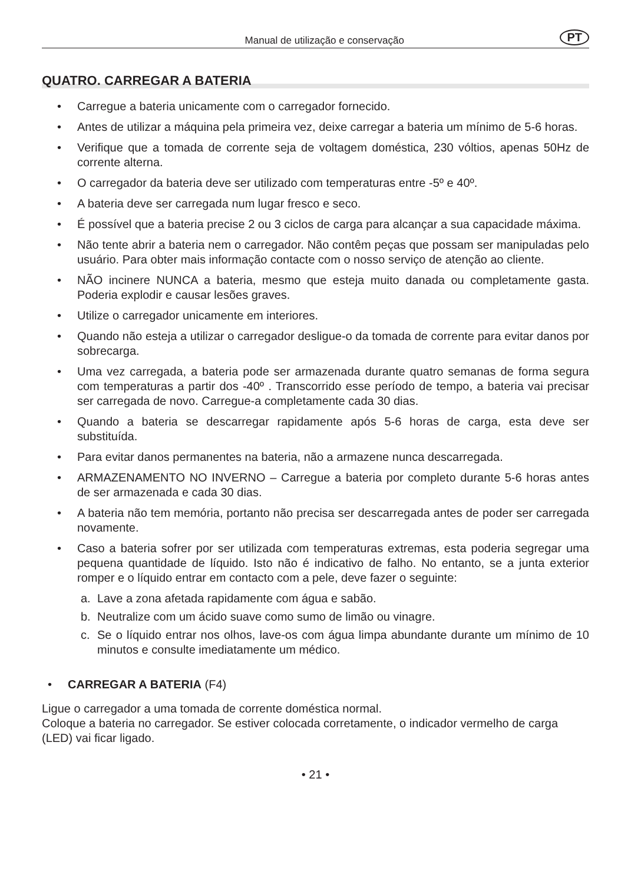Manual de utilização e conservação PT
QUATRO. CARREGAR A BATERIA
• Carregue a bateria unicamente com o carregador fornecido.
• Antes de utilizar a máquina pela primeira vez, deixe carregar a bateria um mínimo de 5-6 horas.
• Verifique que a tomada de corrente seja de voltagem doméstica, 230 vóltios, apenas 50Hz de corrente alterna.
• O carregador da bateria deve ser utilizado com temperaturas entre -5º e 40º.
• A bateria deve ser carregada num lugar fresco e seco.
• É possível que a bateria precise 2 ou 3 ciclos de carga para alcançar a sua capacidade máxima.
• Não tente abrir a bateria nem o carregador. Não contêm peças que possam ser manipuladas pelo usuário. Para obter mais informação contacte com o nosso serviço de atenção ao cliente.
• NÃO incinere NUNCA a bateria, mesmo que esteja muito danada ou completamente gasta. Poderia explodir e causar lesões graves.
• Utilize o carregador unicamente em interiores.
• Quando não esteja a utilizar o carregador desligue-o da tomada de corrente para evitar danos por sobrecarga.
• Uma vez carregada, a bateria pode ser armazenada durante quatro semanas de forma segura com temperaturas a partir dos -40º . Transcorrido esse período de tempo, a bateria vai precisar ser carregada de novo. Carregue-a completamente cada 30 dias.
• Quando a bateria se descarregar rapidamente após 5-6 horas de carga, esta deve ser substituída.
• Para evitar danos permanentes na bateria, não a armazene nunca descarregada.
• ARMAZENAMENTO NO INVERNO – Carregue a bateria por completo durante 5-6 horas antes de ser armazenada e cada 30 dias.
• A bateria não tem memória, portanto não precisa ser descarregada antes de poder ser carregada novamente.
• Caso a bateria sofrer por ser utilizada com temperaturas extremas, esta poderia segregar uma pequena quantidade de líquido. Isto não é indicativo de falho. No entanto, se a junta exterior romper e o líquido entrar em contacto com a pele, deve fazer o seguinte:
a. Lave a zona afetada rapidamente com água e sabão.
b. Neutralize com um ácido suave como sumo de limão ou vinagre.
c. Se o líquido entrar nos olhos, lave-os com água limpa abundante durante um mínimo de 10 minutos e consulte imediatamente um médico.
• CARREGAR A BATERIA (F4)
Ligue o carregador a uma tomada de corrente doméstica normal.
Coloque a bateria no carregador. Se estiver colocada corretamente, o indicador vermelho de carga (LED) vai ficar ligado.
• 21 •